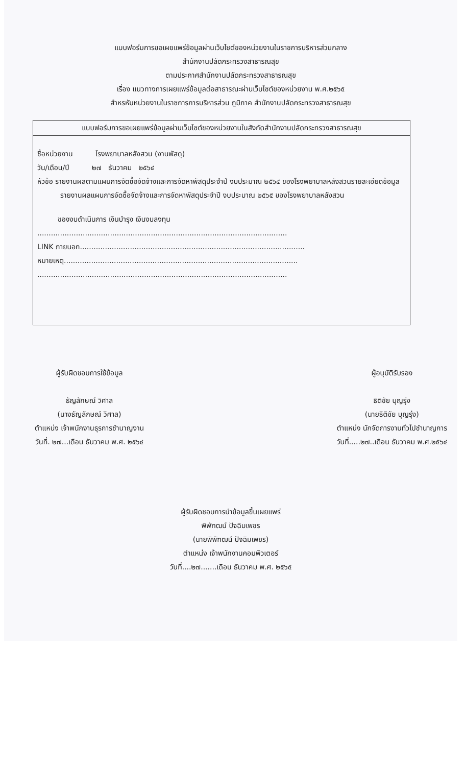แบบฟอร์มการขอเผยแพร่ข้อมูลผ่านเว็บไซต์ของหน่วยงานในราชการบริหารส่วนกลาง
สำนักงานปลัดกระทรวงสาธารณสุข
ตามประกาศสำนักงานปลัดกระทรวงสาธารณสุข
เรื่อง แนวทางการเผยแพร่ข้อมูลต่อสาธารณะผ่านเว็บไซต์ของหน่วยงาน พ.ศ.๒๕๖๕
สำหรหับหน่วยงานในราชการการบริหารส่วน ภูมิภาค สำนักงานปลัดกระทรวงสาธารณสุข
แบบฟอร์มการขอเผยแพร่ข้อมูลผ่านเว็บไซต์ของหน่วยงานในสังกัดสำนักงานปลัดกระทรวงสาธารณสุข
ชื่อหน่วยงาน โรงพยาบาลหลังสวน (งานพัสดุ)
วัน/เดือน/ปี ๒๗ ธันวาคม ๒๕๖๔
หัวข้อ รายงานผลตามแผนการจัดซื้อจัดจ้างและการจัดหาพัสดุประจำปี งบประมาณ ๒๕๖๔ ของโรงพยาบาลหลังสวนรายละเอียดข้อมูล
รายงานผลแผนการจัดซื้อจัดจ้างและการจัดหาพัสดุประจำปี งบประมาณ ๒๕๖๕ ของโรงพยาบาลหลังสวน
ของงบดำเนินการ เงินบำรุง เงินงบลงทุน
..............................................................................................................
LINK ภายนอก...................................................................................................
หมายเหตุ.......................................................................................................
..............................................................................................................
ผู้รับผิดชอบการใช้ข้อมูล
ธัญลักษณ์ วิศาล
(นางธัญลักษณ์ วิศาล)
ตำแหน่ง เจ้าพนักงานธุรการชำนาญงาน
วันที่. ๒๗...เดือน ธันวาคม พ.ศ. ๒๕๖๔
ผู้อนุมัติรับรอง
ธิติชัย บุญรุ่ง
(นายธิติชัย บุญรุ่ง)
ตำแหน่ง นักจัดการงานทั่วไปชำนาญการ
วันที่.....๒๗..เดือน ธันวาคม พ.ศ.๒๕๖๔
ผู้รับผิดชอบการนำข้อมูลขึ้นเผยแพร่
พิพัฑฒน์ ปัจฉิมเพชร
(นายพิพัฑฒน์ ปัจฉิมเพชร)
ตำแหน่ง เจ้าพนักงานคอมพิวเตอร์
วันที่....๒๗.......เดือน ธันวาคม พ.ศ. ๒๕๖๕